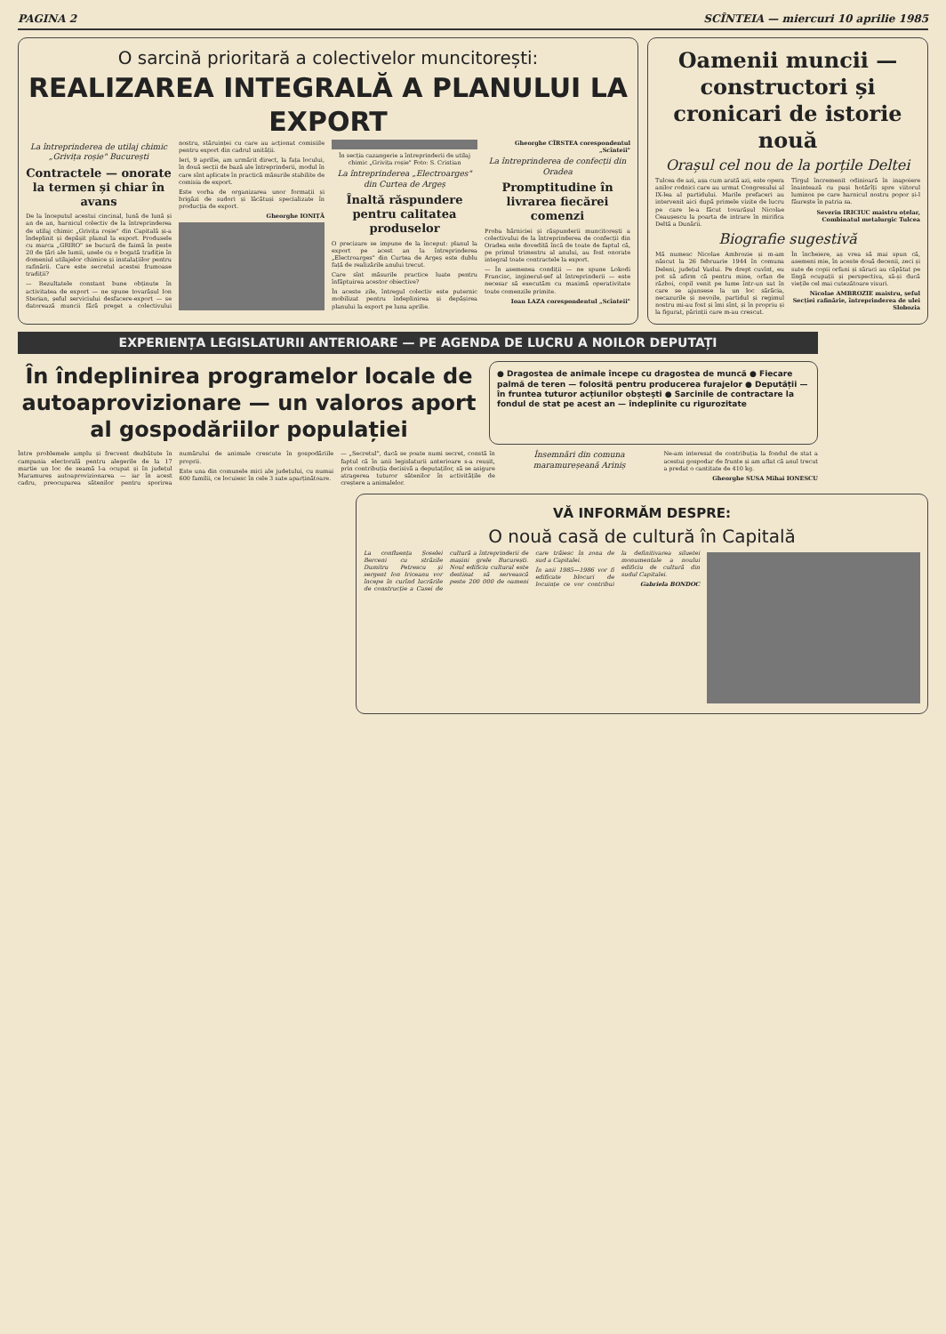PAGINA 2 SCÎNTEIA — miercuri 10 aprilie 1985
O sarcină prioritară a colectivelor muncitorești:
REALIZAREA INTEGRALĂ A PLANULUI LA EXPORT
La întreprinderea de utilaj chimic „Grivița roșie" București
Contractele — onorate la termen și chiar în avans
De la începutul acestui cincinal, lună de lună și an de an, harnicul colectiv de la întreprinderea de utilaj chimic „Grivița roșie" din Capitală și-a îndeplinit și depășit planul la export. Produsele cu marca „GRIRO" se bucură de faimă în peste 20 de țări ale lumii, unele cu o bogată tradiție în domeniul utilajelor chimice și instalațiilor pentru rafinării. Care este secretul acestei frumoase tradiții?
— Rezultatele constant bune obținute în activitatea de export — ne spune tovarășul Ion Sterian, șeful serviciului desfacere-export — se datorează muncii fără preget a colectivului nostru, stăruinței cu care au acționat comisiile pentru export din cadrul unității.
Ieri, 9 aprilie, am urmărit direct, la fața locului, în două secții de bază ale întreprinderii, modul în care sînt aplicate în practică măsurile stabilite de comisia de export.
Este vorba de organizarea unor formații și brigăzi de sudori și lăcătuși specializate în producția de export.
Gheorghe IONIȚĂ
În secția cazangerie a întreprinderii de utilaj chimic „Grivița roșie" Foto: S. Cristian
La întreprinderea „Electroarges" din Curtea de Argeș
Înaltă răspundere pentru calitatea produselor
O precizare se impune de la început: planul la export pe acest an la întreprinderea „Electroarges" din Curtea de Argeș este dublu față de realizările anului trecut.
Care sînt măsurile practice luate pentru înfăptuirea acestor obiective?
În aceste zile, întregul colectiv este puternic mobilizat pentru îndeplinirea și depășirea planului la export pe luna aprilie.
Gheorghe CÎRSTEA corespondentul „Scînteii"
La întreprinderea de confecții din Oradea
Promptitudine în livrarea fiecărei comenzi
Proba hărniciei și răspunderii muncitorești a colectivului de la întreprinderea de confecții din Oradea este dovedită încă de toate de faptul că, pe primul trimestru al anului, au fost onorate integral toate contractele la export.
— În asemenea condiții — ne spune Lokodi Francisc, inginerul-șef al întreprinderii — este necesar să executăm cu maximă operativitate toate comenzile primite.
Ioan LAZA corespondentul „Scînteii"
Oamenii muncii — constructori și cronicari de istorie nouă
Orașul cel nou de la porțile Deltei
Tulcea de azi, așa cum arată azi, este opera anilor rodnici care au urmat Congresului al IX-lea al partidului. Marile prefaceri au intervenit aici după primele vizite de lucru pe care le-a făcut tovarășul Nicolae Ceaușescu la poarta de intrare în mirifica Deltă a Dunării.
Tîrgul încremenit odinioară în inapoiere înaintează cu pași hotărîți spre viitorul luminos pe care harnicul nostru popor și-l făurește în patria sa.
Severin IRICIUC maistru oțelar, Combinatul metalurgic Tulcea
Biografie sugestivă
Mă numesc Nicolae Ambrozie și m-am născut la 26 februarie 1944 în comuna Deleni, județul Vaslui. Pe drept cuvînt, eu pot să afirm că pentru mine, orfan de război, copil venit pe lume într-un sat în care se ajunsese la un loc sărăcia, necazurile și nevoile, partidul și regimul nostru mi-au fost și îmi sînt, și în propriu și la figurat, părinții care m-au crescut.
În încheiere, aș vrea să mai spun că, asemeni mie, în aceste două decenii, zeci și sute de copii orfani și săraci au căpătat pe lîngă ocupații și perspectiva, să-și ducă viețile cel mai cutezătoare visuri.
Nicolae AMBROZIE maistru, șeful Secției rafinărie, întreprinderea de ulei Slobozia
EXPERIENȚA LEGISLATURII ANTERIOARE — PE AGENDA DE LUCRU A NOILOR DEPUTAȚI
În îndeplinirea programelor locale de autoaprovizionare — un valoros aport al gospodăriilor populației
● Dragostea de animale începe cu dragostea de muncă ● Fiecare palmă de teren — folosită pentru producerea furajelor ● Deputății — în fruntea tuturor acțiunilor obștești ● Sarcinile de contractare la fondul de stat pe acest an — îndeplinite cu rigurozitate
Între problemele amplu și frecvent dezbătute în campania electorală pentru alegerile de la 17 martie un loc de seamă l-a ocupat și în județul Maramureș autoaprovizionarea — iar în acest cadru, preocuparea sătenilor pentru sporirea numărului de animale crescute în gospodăriile proprii.
Este una din comunele mici ale județului, cu numai 600 familii, ce locuiesc în cele 3 sate aparținătoare.
— „Secretul", dacă se poate numi secret, constă în faptul că în anii legislaturii anterioare s-a reușit, prin contribuția decisivă a deputaților, să se asigure atragerea tuturor sătenilor în activitățile de creștere a animalelor.
Însemnări din comuna maramureșeană Ariniș
Ne-am interesat de contribuția la fondul de stat a acestui gospodar de frunte și am aflat că anul trecut a predat o cantitate de 410 kg.
Gheorghe SUSA Mihai IONESCU
VĂ INFORMĂM DESPRE:
O nouă casă de cultură în Capitală
La confluența Șoselei Berceni cu străzile Dumitru Petrescu și sergent Ion Iriceanu vor începe în curînd lucrările de construcție a Casei de cultură a întreprinderii de mașini grele București. Noul edificiu cultural este destinat să servească peste 200 000 de oameni care trăiesc în zona de sud a Capitalei.
În anii 1985—1986 vor fi edificate blocuri de locuințe ce vor contribui la definitivarea siluetei monumentale a noului edificiu de cultură din sudul Capitalei.
Gabriela BONDOC